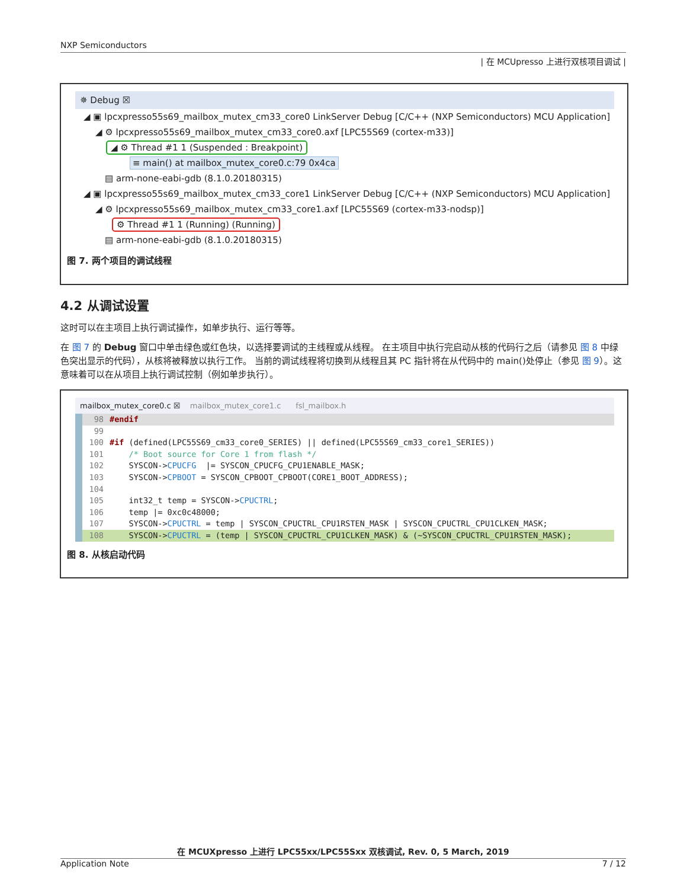NXP Semiconductors
| 在 MCUpresso 上进行双核项目调试 |
✵ Debug ☒
◢ ▣ lpcxpresso55s69_mailbox_mutex_cm33_core0 LinkServer Debug [C/C++ (NXP Semiconductors) MCU Application]
◢ ⚙ lpcxpresso55s69_mailbox_mutex_cm33_core0.axf [LPC55S69 (cortex-m33)]
◢ ⚙ Thread #1 1 (Suspended : Breakpoint)
≡ main() at mailbox_mutex_core0.c:79 0x4ca
▤ arm-none-eabi-gdb (8.1.0.20180315)
◢ ▣ lpcxpresso55s69_mailbox_mutex_cm33_core1 LinkServer Debug [C/C++ (NXP Semiconductors) MCU Application]
◢ ⚙ lpcxpresso55s69_mailbox_mutex_cm33_core1.axf [LPC55S69 (cortex-m33-nodsp)]
⚙ Thread #1 1 (Running) (Running)
▤ arm-none-eabi-gdb (8.1.0.20180315)
图 7. 两个项目的调试线程
4.2 从调试设置
这时可以在主项目上执行调试操作，如单步执行、运行等等。
在 图 7 的 Debug 窗口中单击绿色或红色块，以选择要调试的主线程或从线程。 在主项目中执行完启动从核的代码行之后（请参见 图 8 中绿色突出显示的代码），从核将被释放以执行工作。 当前的调试线程将切换到从线程且其 PC 指针将在从代码中的 main()处停止（参见 图 9）。这意味着可以在从项目上执行调试控制（例如单步执行）。
mailbox_mutex_core0.c ☒ mailbox_mutex_core1.c fsl_mailbox.h
98 #endif
99
100 #if (defined(LPC55S69_cm33_core0_SERIES) || defined(LPC55S69_cm33_core1_SERIES))
101 /* Boot source for Core 1 from flash */
102 SYSCON->CPUCFG |= SYSCON_CPUCFG_CPU1ENABLE_MASK;
103 SYSCON->CPBOOT = SYSCON_CPBOOT_CPBOOT(CORE1_BOOT_ADDRESS);
104
105 int32_t temp = SYSCON->CPUCTRL;
106 temp |= 0xc0c48000;
107 SYSCON->CPUCTRL = temp | SYSCON_CPUCTRL_CPU1RSTEN_MASK | SYSCON_CPUCTRL_CPU1CLKEN_MASK;
108 SYSCON->CPUCTRL = (temp | SYSCON_CPUCTRL_CPU1CLKEN_MASK) & (~SYSCON_CPUCTRL_CPU1RSTEN_MASK);
图 8. 从核启动代码
在 MCUXpresso 上进行 LPC55xx/LPC55Sxx 双核调试, Rev. 0, 5 March, 2019
Application Note 7 / 12